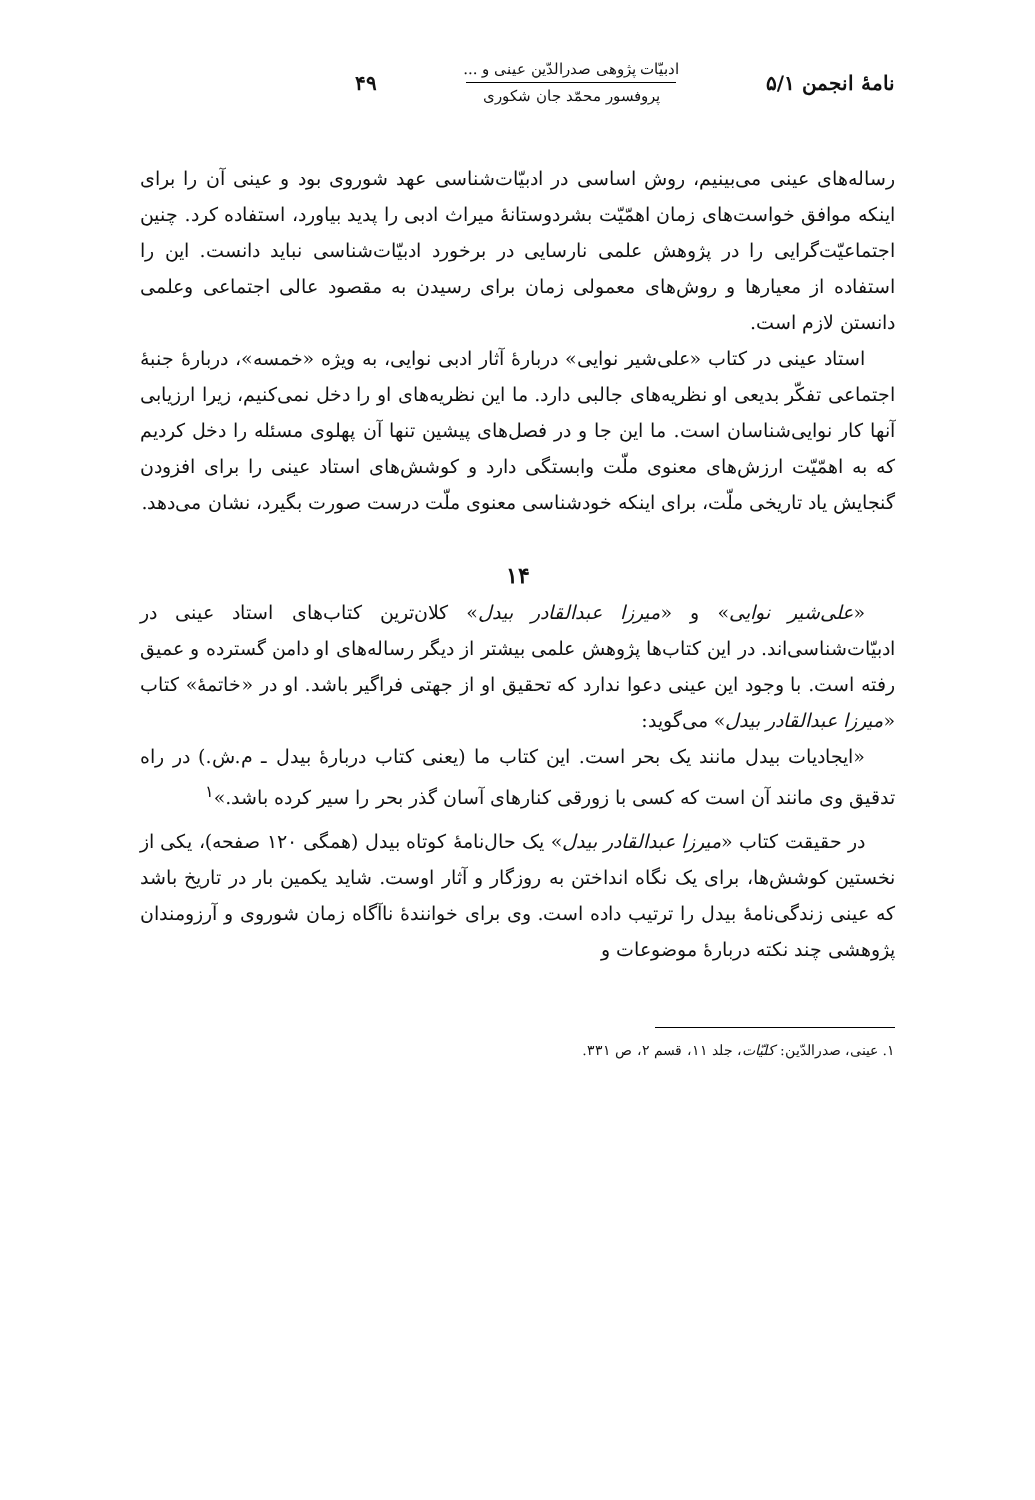نامهٔ انجمن ۵/۱
ادبیّات پژوهی صدرالدّین عینی و ...
پروفسور محمّد جان شکوری
۴۹
رساله‌های عینی می‌بینیم، روش اساسی در ادبیّات‌شناسی عهد شوروی بود و عینی آن را برای اینکه موافق خواست‌های زمان اهمّیّت بشردوستانهٔ میراث ادبی را پدید بیاورد، استفاده کرد. چنین اجتماعیّت‌گرایی را در پژوهش علمی نارسایی در برخورد ادبیّات‌شناسی نباید دانست. این را استفاده از معیارها و روش‌های معمولی زمان برای رسیدن به مقصود عالی اجتماعی وعلمی دانستن لازم است.
استاد عینی در کتاب «علی‌شیر نوایی» دربارهٔ آثار ادبی نوایی، به ویژه «خمسه»، دربارهٔ جنبهٔ اجتماعی تفکّر بدیعی او نظریه‌های جالبی دارد. ما این نظریه‌های او را دخل نمی‌کنیم، زیرا ارزیابی آنها کار نوایی‌شناسان است. ما این جا و در فصل‌های پیشین تنها آن پهلوی مسئله را دخل کردیم که به اهمّیّت ارزش‌های معنوی ملّت وابستگی دارد و کوشش‌های استاد عینی را برای افزودن گنجایش یاد تاریخی ملّت، برای اینکه خودشناسی معنوی ملّت درست صورت بگیرد، نشان می‌دهد.
۱۴
«علی‌شیر نوایی» و «میرزا عبدالقادر بیدل» کلان‌ترین کتاب‌های استاد عینی در ادبیّات‌شناسی‌اند. در این کتاب‌ها پژوهش علمی بیشتر از دیگر رساله‌های او دامن گسترده و عمیق رفته است. با وجود این عینی دعوا ندارد که تحقیق او از جهتی فراگیر باشد. او در «خاتمهٔ» کتاب «میرزا عبدالقادر بیدل» می‌گوید:
«ایجادیات بیدل مانند یک بحر است. این کتاب ما (یعنی کتاب دربارهٔ بیدل ـ م.ش.) در راه تدقیق وی مانند آن است که کسی با زورقی کنارهای آسان گذر بحر را سیر کرده باشد.»<sup>۱</sup>
در حقیقت کتاب «میرزا عبدالقادر بیدل» یک حال‌نامهٔ کوتاه بیدل (همگی ۱۲۰ صفحه)، یکی از نخستین کوشش‌ها، برای یک نگاه انداختن به روزگار و آثار اوست. شاید یکمین بار در تاریخ باشد که عینی زندگی‌نامهٔ بیدل را ترتیب داده است. وی برای خوانندهٔ ناآگاه زمان شوروی و آرزومندان پژوهشی چند نکته دربارهٔ موضوعات و
۱. عینی، صدرالدّین: کلیّات، جلد ۱۱، قسم ۲، ص ۳۳۱.